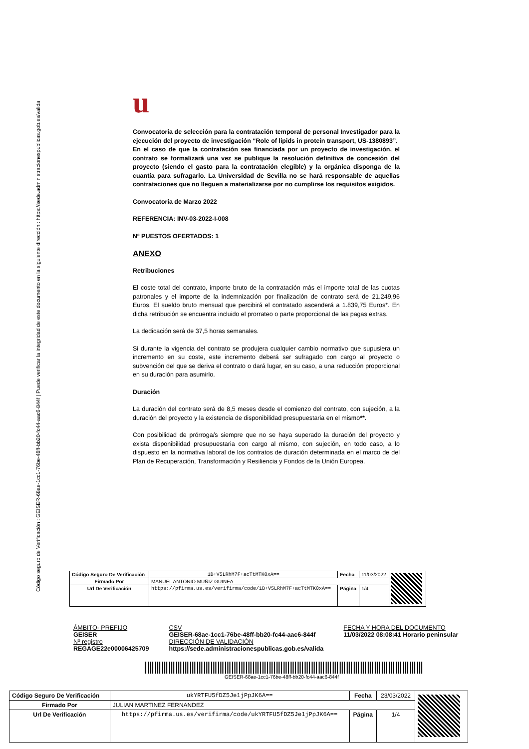Código seguro de Verificación : GEISER-68ae-1cc1-76be-48ff-bb20-fc44-aac6-844f | Puede verificar la integridad de este documento en la siguiente dirección : https://sede.administracionespublicas.gob.es/valida
u
Convocatoria de selección para la contratación temporal de personal Investigador para la ejecución del proyecto de investigación “Role of lipids in protein transport, US-1380893”.
En el caso de que la contratación sea financiada por un proyecto de investigación, el contrato se formalizará una vez se publique la resolución definitiva de concesión del proyecto (siendo el gasto para la contratación elegible) y la orgánica disponga de la cuantía para sufragarlo. La Universidad de Sevilla no se hará responsable de aquellas contrataciones que no lleguen a materializarse por no cumplirse los requisitos exigidos.
Convocatoria de Marzo 2022
REFERENCIA: INV-03-2022-I-008
Nº PUESTOS OFERTADOS: 1
ANEXO
Retribuciones
El coste total del contrato, importe bruto de la contratación más el importe total de las cuotas patronales y el importe de la indemnización por finalización de contrato será de 21.249,96 Euros. El sueldo bruto mensual que percibirá el contratado ascenderá a 1.839,75 Euros*. En dicha retribución se encuentra incluido el prorrateo o parte proporcional de las pagas extras.
La dedicación será de 37,5 horas semanales.
Si durante la vigencia del contrato se produjera cualquier cambio normativo que supusiera un incremento en su coste, este incremento deberá ser sufragado con cargo al proyecto o subvención del que se deriva el contrato o dará lugar, en su caso, a una reducción proporcional en su duración para asumirlo.
Duración
La duración del contrato será de 8,5 meses desde el comienzo del contrato, con sujeción, a la duración del proyecto y la existencia de disponibilidad presupuestaria en el mismo**.
Con posibilidad de prórroga/s siempre que no se haya superado la duración del proyecto y exista disponibilidad presupuestaria con cargo al mismo, con sujeción, en todo caso, a lo dispuesto en la normativa laboral de los contratos de duración determinada en el marco de del Plan de Recuperación, Transformación y Resiliencia y Fondos de la Unión Europea.
| Código Seguro De Verificación | 1B+V5LRhM7F+acTtMTK0xA== | Fecha | 11/03/2022 | |
| Firmado Por | MANUEL ANTONIO MUÑIZ GUINEA | | | |
| Url De Verificación | https://pfirma.us.es/verifirma/code/1B+V5LRhM7F+acTtMTK0xA== | Página | 1/4 | |
ÁMBITO- PREFIJO
GEISER
Nº registro
REGAGE22e00006425709
CSV
GEISER-68ae-1cc1-76be-48ff-bb20-fc44-aac6-844f
DIRECCIÓN DE VALIDACIÓN
https://sede.administracionespublicas.gob.es/valida
FECHA Y HORA DEL DOCUMENTO
11/03/2022 08:08:41 Horario peninsular
GEISER-68ae-1cc1-76be-48ff-bb20-fc44-aac6-844f
| Código Seguro De Verificación | ukYRTFU5fDZ5Je1jPpJK6A== | Fecha | 23/03/2022 | |
| Firmado Por | JULIAN MARTINEZ FERNANDEZ | | | |
| Url De Verificación | https://pfirma.us.es/verifirma/code/ukYRTFU5fDZ5Je1jPpJK6A== | Página | 1/4 | |